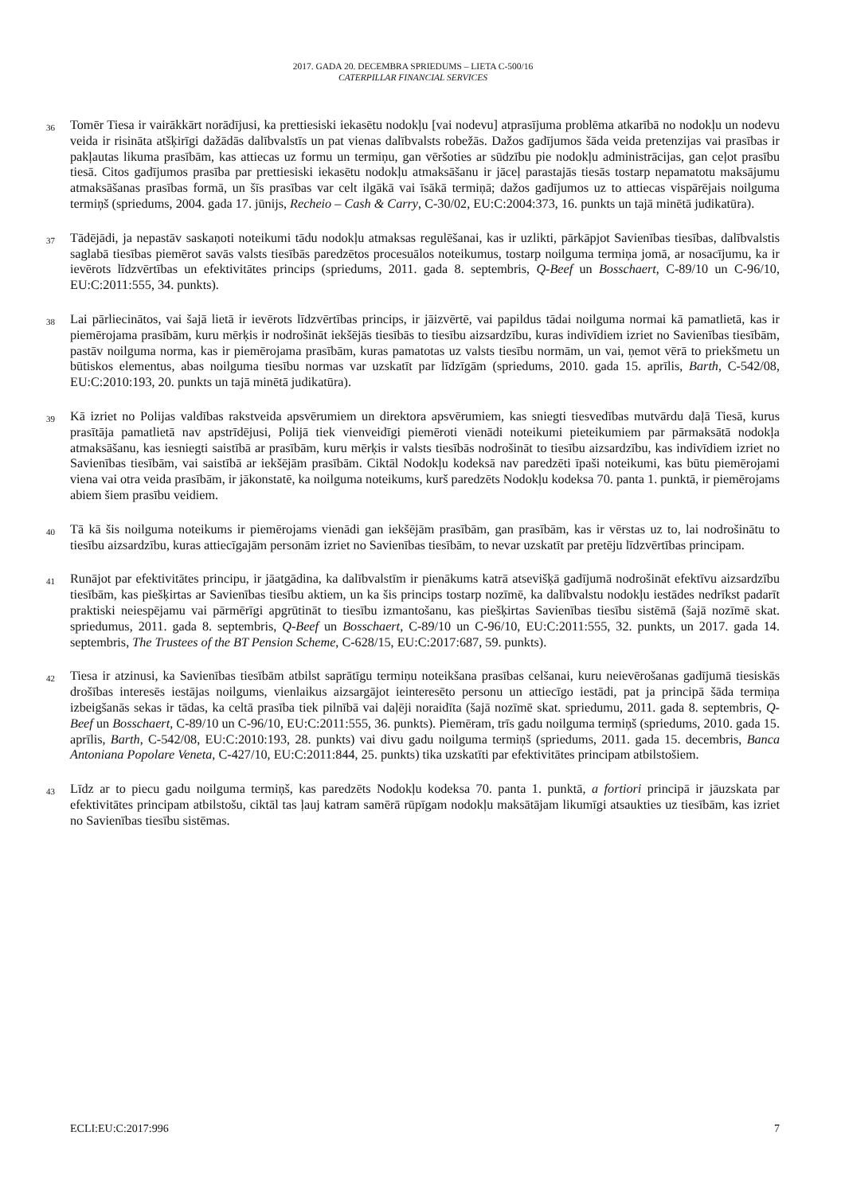2017. GADA 20. DECEMBRA SPRIEDUMS – LIETA C-500/16
CATERPILLAR FINANCIAL SERVICES
36
Tomēr Tiesa ir vairākkārt norādījusi, ka prettiesiski iekasētu nodokļu [vai nodevu] atprasījuma problēma atkarībā no nodokļu un nodevu veida ir risināta atšķirīgi dažādās dalībvalstīs un pat vienas dalībvalsts robežās. Dažos gadījumos šāda veida pretenzijas vai prasības ir pakļautas likuma prasībām, kas attiecas uz formu un termiņu, gan vēršoties ar sūdzību pie nodokļu administrācijas, gan ceļot prasību tiesā. Citos gadījumos prasība par prettiesiski iekasētu nodokļu atmaksāšanu ir jāceļ parastajās tiesās tostarp nepamatotu maksājumu atmaksāšanas prasības formā, un šīs prasības var celt ilgākā vai īsākā termiņā; dažos gadījumos uz to attiecas vispārējais noilguma termiņš (spriedums, 2004. gada 17. jūnijs, Recheio – Cash & Carry, C-30/02, EU:C:2004:373, 16. punkts un tajā minētā judikatūra).
37
Tādējādi, ja nepastāv saskaņoti noteikumi tādu nodokļu atmaksas regulēšanai, kas ir uzlikti, pārkāpjot Savienības tiesības, dalībvalstis saglabā tiesības piemērot savās valsts tiesībās paredzētos procesuālos noteikumus, tostarp noilguma termiņa jomā, ar nosacījumu, ka ir ievērots līdzvērtības un efektivitātes princips (spriedums, 2011. gada 8. septembris, Q-Beef un Bosschaert, C-89/10 un C-96/10, EU:C:2011:555, 34. punkts).
38
Lai pārliecinātos, vai šajā lietā ir ievērots līdzvērtības princips, ir jāizvērtē, vai papildus tādai noilguma normai kā pamatlietā, kas ir piemērojama prasībām, kuru mērķis ir nodrošināt iekšējās tiesībās to tiesību aizsardzību, kuras indivīdiem izriet no Savienības tiesībām, pastāv noilguma norma, kas ir piemērojama prasībām, kuras pamatotas uz valsts tiesību normām, un vai, ņemot vērā to priekšmetu un būtiskos elementus, abas noilguma tiesību normas var uzskatīt par līdzīgām (spriedums, 2010. gada 15. aprīlis, Barth, C-542/08, EU:C:2010:193, 20. punkts un tajā minētā judikatūra).
39
Kā izriet no Polijas valdības rakstveida apsvērumiem un direktora apsvērumiem, kas sniegti tiesvedības mutvārdu daļā Tiesā, kurus prasītāja pamatlietā nav apstrīdējusi, Polijā tiek vienveidīgi piemēroti vienādi noteikumi pieteikumiem par pārmaksātā nodokļa atmaksāšanu, kas iesniegti saistībā ar prasībām, kuru mērķis ir valsts tiesībās nodrošināt to tiesību aizsardzību, kas indivīdiem izriet no Savienības tiesībām, vai saistībā ar iekšējām prasībām. Ciktāl Nodokļu kodeksā nav paredzēti īpaši noteikumi, kas būtu piemērojami viena vai otra veida prasībām, ir jākonstatē, ka noilguma noteikums, kurš paredzēts Nodokļu kodeksa 70. panta 1. punktā, ir piemērojams abiem šiem prasību veidiem.
40
Tā kā šis noilguma noteikums ir piemērojams vienādi gan iekšējām prasībām, gan prasībām, kas ir vērstas uz to, lai nodrošinātu to tiesību aizsardzību, kuras attiecīgajām personām izriet no Savienības tiesībām, to nevar uzskatīt par pretēju līdzvērtības principam.
41
Runājot par efektivitātes principu, ir jāatgādina, ka dalībvalstīm ir pienākums katrā atsevišķā gadījumā nodrošināt efektīvu aizsardzību tiesībām, kas piešķirtas ar Savienības tiesību aktiem, un ka šis princips tostarp nozīmē, ka dalībvalstu nodokļu iestādes nedrīkst padarīt praktiski neiespējamu vai pārmērīgi apgrūtināt to tiesību izmantošanu, kas piešķirtas Savienības tiesību sistēmā (šajā nozīmē skat. spriedumus, 2011. gada 8. septembris, Q-Beef un Bosschaert, C-89/10 un C-96/10, EU:C:2011:555, 32. punkts, un 2017. gada 14. septembris, The Trustees of the BT Pension Scheme, C-628/15, EU:C:2017:687, 59. punkts).
42
Tiesa ir atzinusi, ka Savienības tiesībām atbilst saprātīgu termiņu noteikšana prasības celšanai, kuru neievērošanas gadījumā tiesiskās drošības interesēs iestājas noilgums, vienlaikus aizsargājot ieinteresēto personu un attiecīgo iestādi, pat ja principā šāda termiņa izbeigšanās sekas ir tādas, ka celtā prasība tiek pilnībā vai daļēji noraidīta (šajā nozīmē skat. spriedumu, 2011. gada 8. septembris, Q-Beef un Bosschaert, C-89/10 un C-96/10, EU:C:2011:555, 36. punkts). Piemēram, trīs gadu noilguma termiņš (spriedums, 2010. gada 15. aprīlis, Barth, C-542/08, EU:C:2010:193, 28. punkts) vai divu gadu noilguma termiņš (spriedums, 2011. gada 15. decembris, Banca Antoniana Popolare Veneta, C-427/10, EU:C:2011:844, 25. punkts) tika uzskatīti par efektivitātes principam atbilstošiem.
43
Līdz ar to piecu gadu noilguma termiņš, kas paredzēts Nodokļu kodeksa 70. panta 1. punktā, a fortiori principā ir jāuzskata par efektivitātes principam atbilstošu, ciktāl tas ļauj katram samērā rūpīgam nodokļu maksātājam likumīgi atsaukties uz tiesībām, kas izriet no Savienības tiesību sistēmas.
ECLI:EU:C:2017:996 7